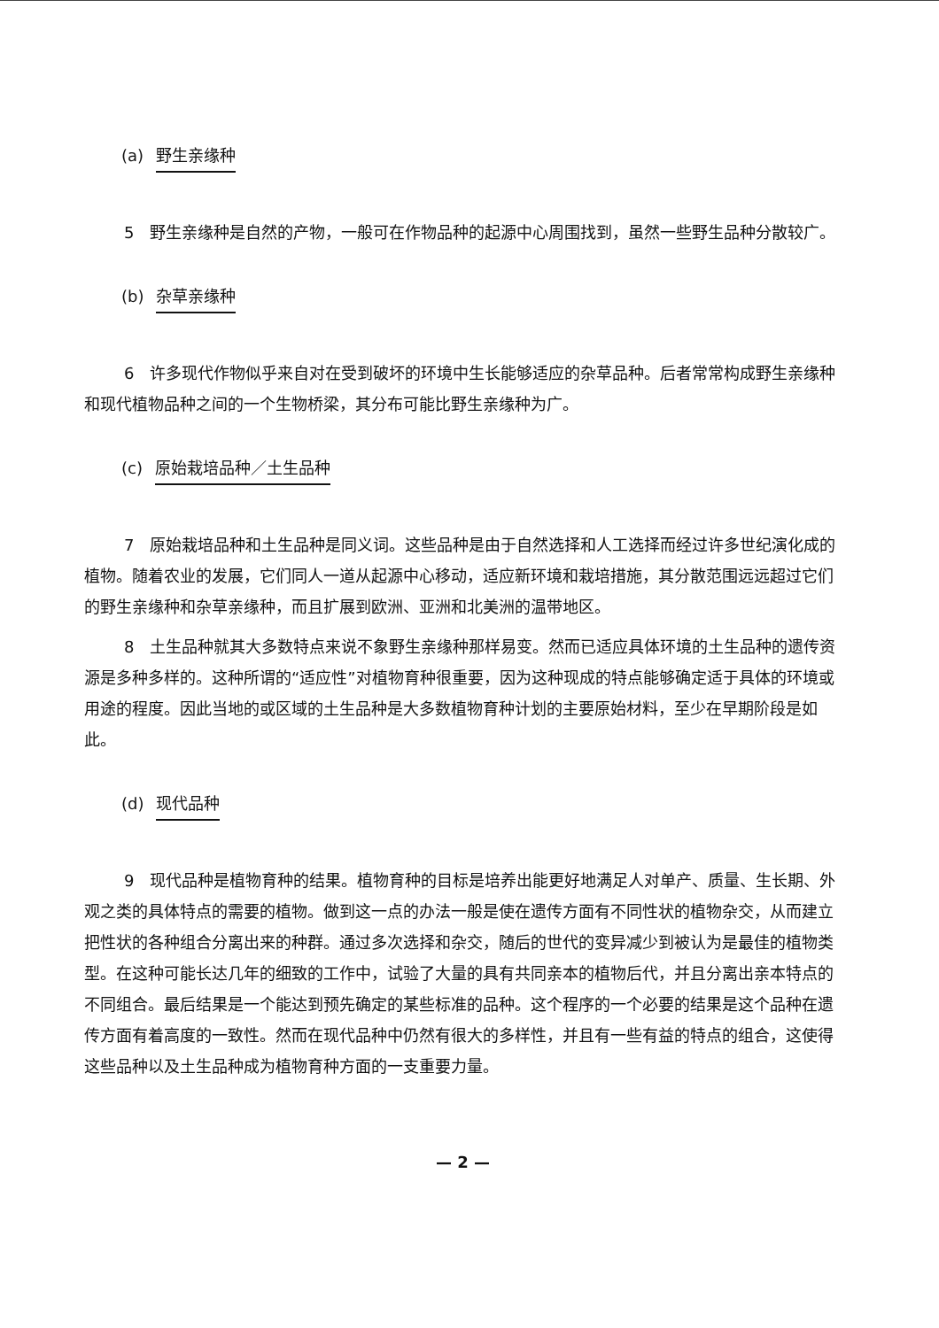(a) 野生亲缘种
5　野生亲缘种是自然的产物，一般可在作物品种的起源中心周围找到，虽然一些野生品种分散较广。
(b) 杂草亲缘种
6　许多现代作物似乎来自对在受到破坏的环境中生长能够适应的杂草品种。后者常常构成野生亲缘种和现代植物品种之间的一个生物桥梁，其分布可能比野生亲缘种为广。
(c) 原始栽培品种／土生品种
7　原始栽培品种和土生品种是同义词。这些品种是由于自然选择和人工选择而经过许多世纪演化成的植物。随着农业的发展，它们同人一道从起源中心移动，适应新环境和栽培措施，其分散范围远远超过它们的野生亲缘种和杂草亲缘种，而且扩展到欧洲、亚洲和北美洲的温带地区。
8　土生品种就其大多数特点来说不象野生亲缘种那样易变。然而已适应具体环境的土生品种的遗传资源是多种多样的。这种所谓的“适应性”对植物育种很重要，因为这种现成的特点能够确定适于具体的环境或用途的程度。因此当地的或区域的土生品种是大多数植物育种计划的主要原始材料，至少在早期阶段是如此。
(d) 现代品种
9　现代品种是植物育种的结果。植物育种的目标是培养出能更好地满足人对单产、质量、生长期、外观之类的具体特点的需要的植物。做到这一点的办法一般是使在遗传方面有不同性状的植物杂交，从而建立把性状的各种组合分离出来的种群。通过多次选择和杂交，随后的世代的变异减少到被认为是最佳的植物类型。在这种可能长达几年的细致的工作中，试验了大量的具有共同亲本的植物后代，并且分离出亲本特点的不同组合。最后结果是一个能达到预先确定的某些标准的品种。这个程序的一个必要的结果是这个品种在遗传方面有着高度的一致性。然而在现代品种中仍然有很大的多样性，并且有一些有益的特点的组合，这使得这些品种以及土生品种成为植物育种方面的一支重要力量。
— 2 —